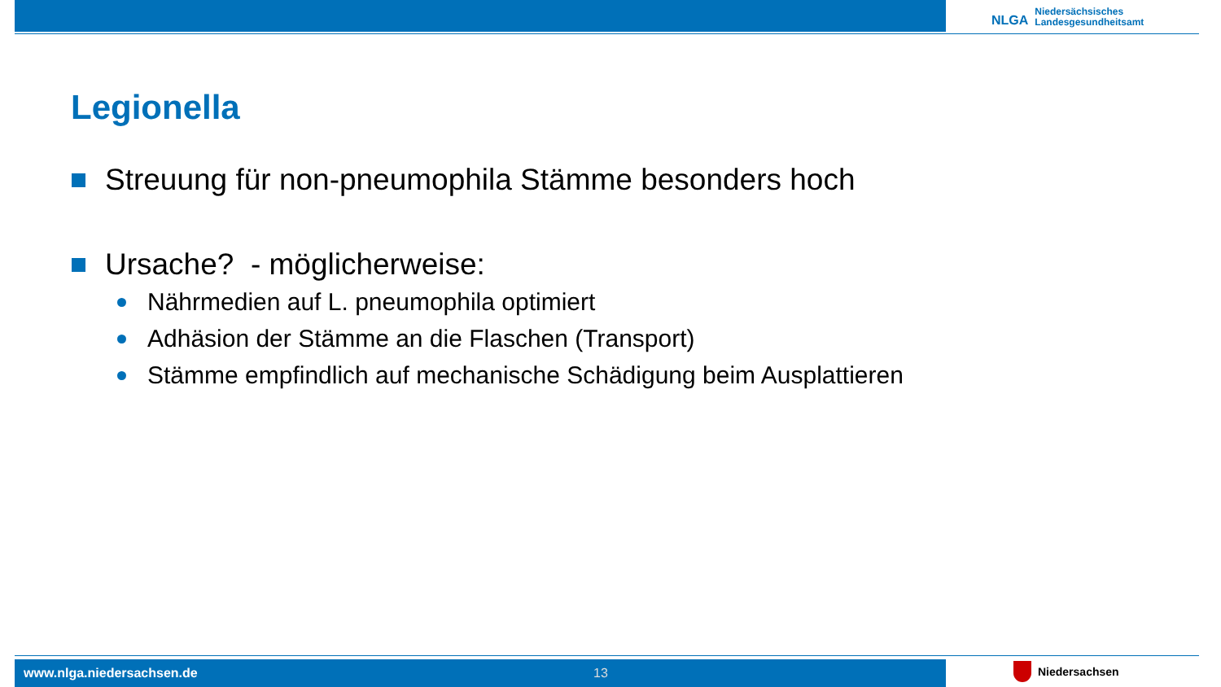NLGA Niedersächsisches
Landesgesundheitsamt
Legionella
Streuung für non-pneumophila Stämme besonders hoch
Ursache? - möglicherweise:
Nährmedien auf L. pneumophila optimiert
Adhäsion der Stämme an die Flaschen (Transport)
Stämme empfindlich auf mechanische Schädigung beim Ausplattieren
www.nlga.niedersachsen.de 13 Niedersachsen